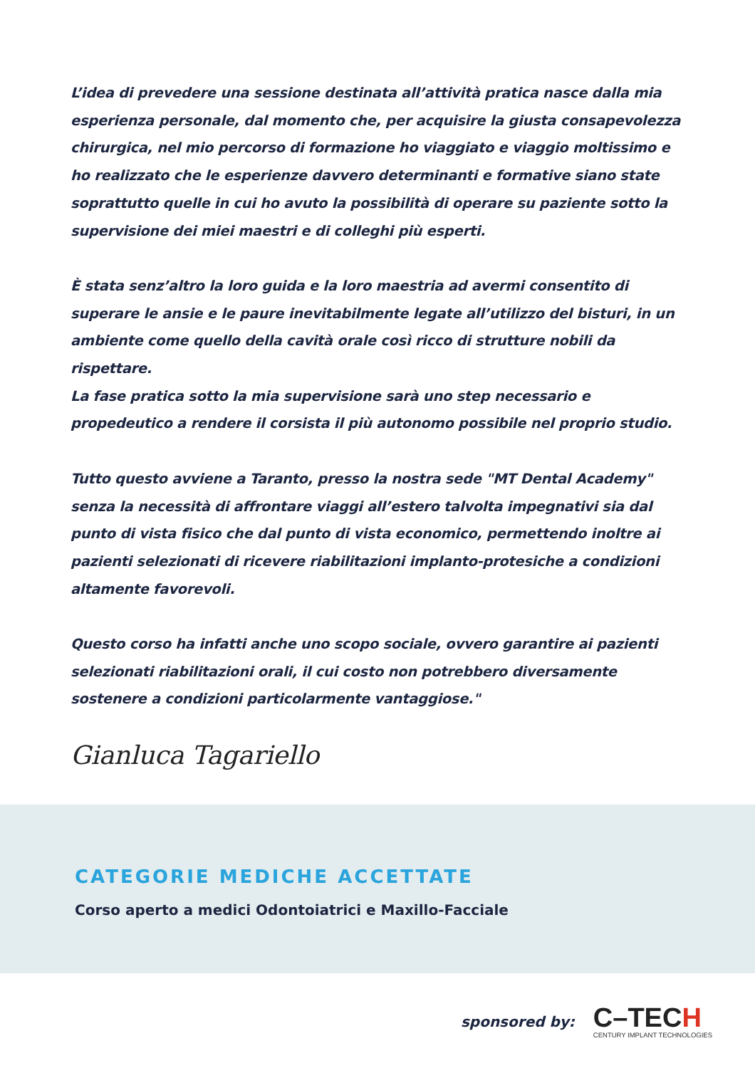L’idea di prevedere una sessione destinata all’attività pratica nasce dalla mia esperienza personale, dal momento che, per acquisire la giusta consapevolezza chirurgica, nel mio percorso di formazione ho viaggiato e viaggio moltissimo e ho realizzato che le esperienze davvero determinanti e formative siano state soprattutto quelle in cui ho avuto la possibilità di operare su paziente sotto la supervisione dei miei maestri e di colleghi più esperti.
È stata senz’altro la loro guida e la loro maestria ad avermi consentito di superare le ansie e le paure inevitabilmente legate all’utilizzo del bisturi, in un ambiente come quello della cavità orale così ricco di strutture nobili da rispettare.
La fase pratica sotto la mia supervisione sarà uno step necessario e propedeutico a rendere il corsista il più autonomo possibile nel proprio studio.
Tutto questo avviene a Taranto, presso la nostra sede "MT Dental Academy" senza la necessità di affrontare viaggi all’estero talvolta impegnativi sia dal punto di vista fisico che dal punto di vista economico, permettendo inoltre ai pazienti selezionati di ricevere riabilitazioni implanto-protesiche a condizioni altamente favorevoli.
Questo corso ha infatti anche uno scopo sociale, ovvero garantire ai pazienti selezionati riabilitazioni orali, il cui costo non potrebbero diversamente sostenere a condizioni particolarmente vantaggiose."
Gianluca Tagariello
CATEGORIE MEDICHE ACCETTATE
Corso aperto a medici Odontoiatrici e Maxillo-Facciale
sponsored by:
C–TECH
CENTURY IMPLANT TECHNOLOGIES